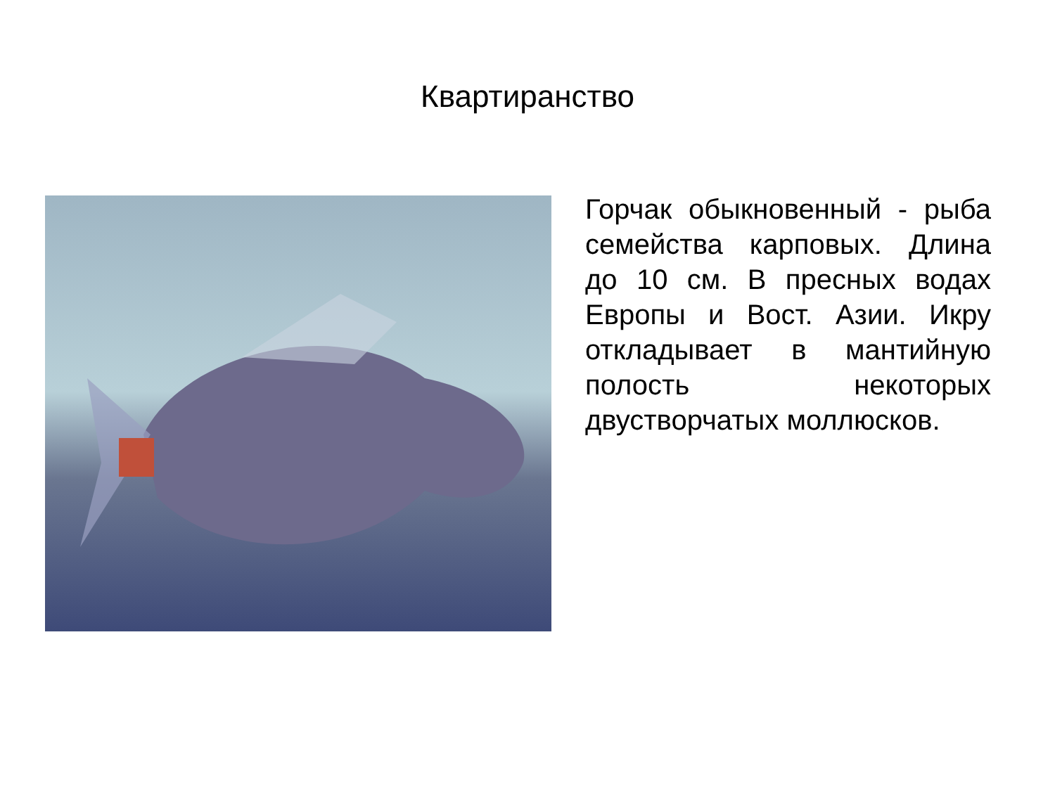Квартиранство
Горчак обыкновенный - рыба семейства карповых. Длина до 10 см. В пресных водах Европы и Вост. Азии. Икру откладывает в мантийную полость некоторых двустворчатых моллюсков.